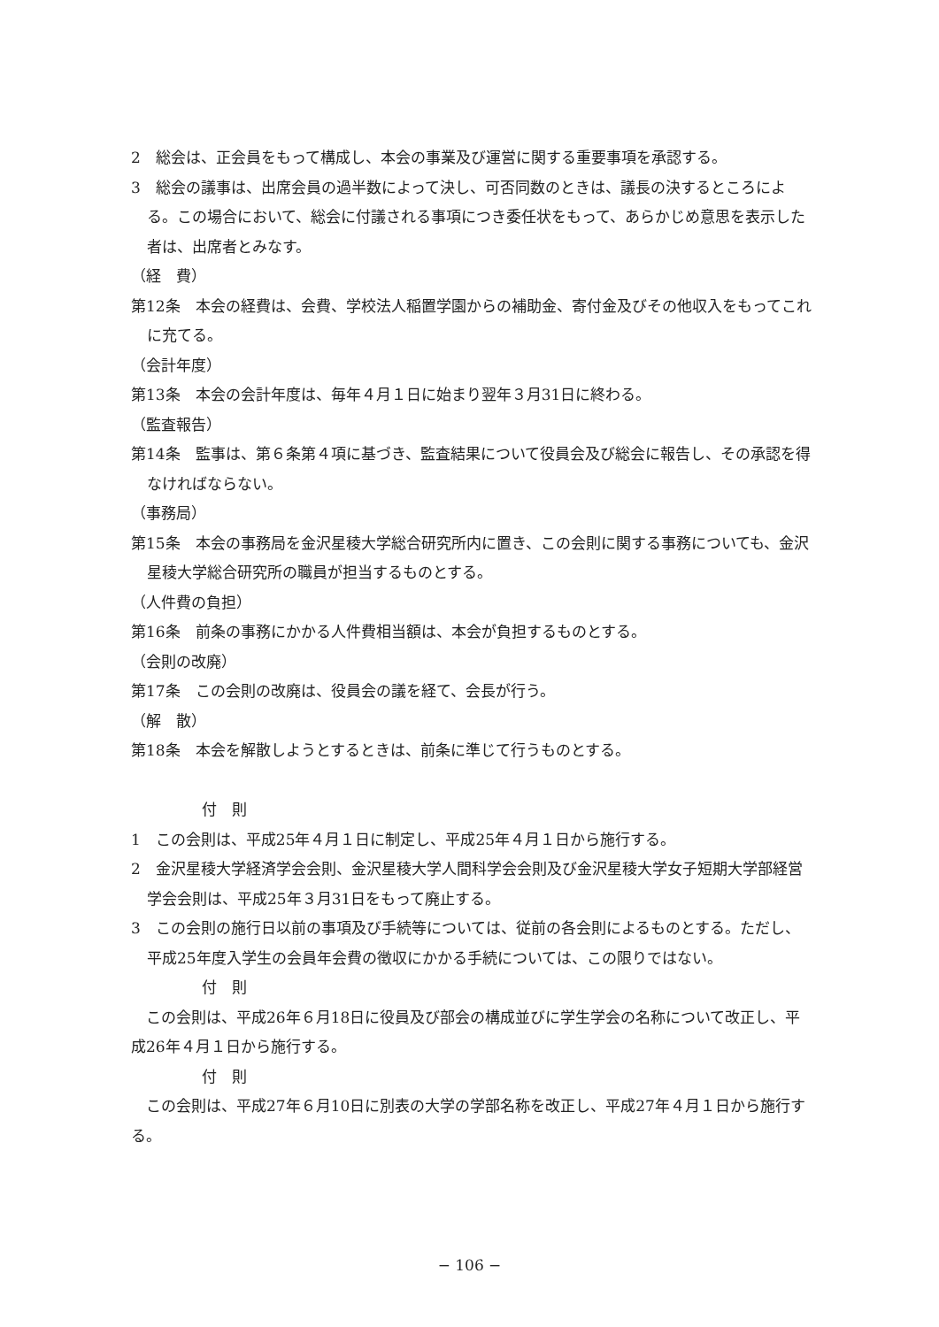2　総会は、正会員をもって構成し、本会の事業及び運営に関する重要事項を承認する。
3　総会の議事は、出席会員の過半数によって決し、可否同数のときは、議長の決するところによる。この場合において、総会に付議される事項につき委任状をもって、あらかじめ意思を表示した者は、出席者とみなす。
（経　費）
第12条　本会の経費は、会費、学校法人稲置学園からの補助金、寄付金及びその他収入をもってこれに充てる。
（会計年度）
第13条　本会の会計年度は、毎年４月１日に始まり翌年３月31日に終わる。
（監査報告）
第14条　監事は、第６条第４項に基づき、監査結果について役員会及び総会に報告し、その承認を得なければならない。
（事務局）
第15条　本会の事務局を金沢星稜大学総合研究所内に置き、この会則に関する事務についても、金沢星稜大学総合研究所の職員が担当するものとする。
（人件費の負担）
第16条　前条の事務にかかる人件費相当額は、本会が負担するものとする。
（会則の改廃）
第17条　この会則の改廃は、役員会の議を経て、会長が行う。
（解　散）
第18条　本会を解散しようとするときは、前条に準じて行うものとする。
付　則
1　この会則は、平成25年４月１日に制定し、平成25年４月１日から施行する。
2　金沢星稜大学経済学会会則、金沢星稜大学人間科学会会則及び金沢星稜大学女子短期大学部経営学会会則は、平成25年３月31日をもって廃止する。
3　この会則の施行日以前の事項及び手続等については、従前の各会則によるものとする。ただし、平成25年度入学生の会員年会費の徴収にかかる手続については、この限りではない。
付　則
　この会則は、平成26年６月18日に役員及び部会の構成並びに学生学会の名称について改正し、平成26年４月１日から施行する。
付　則
　この会則は、平成27年６月10日に別表の大学の学部名称を改正し、平成27年４月１日から施行する。
− 106 −